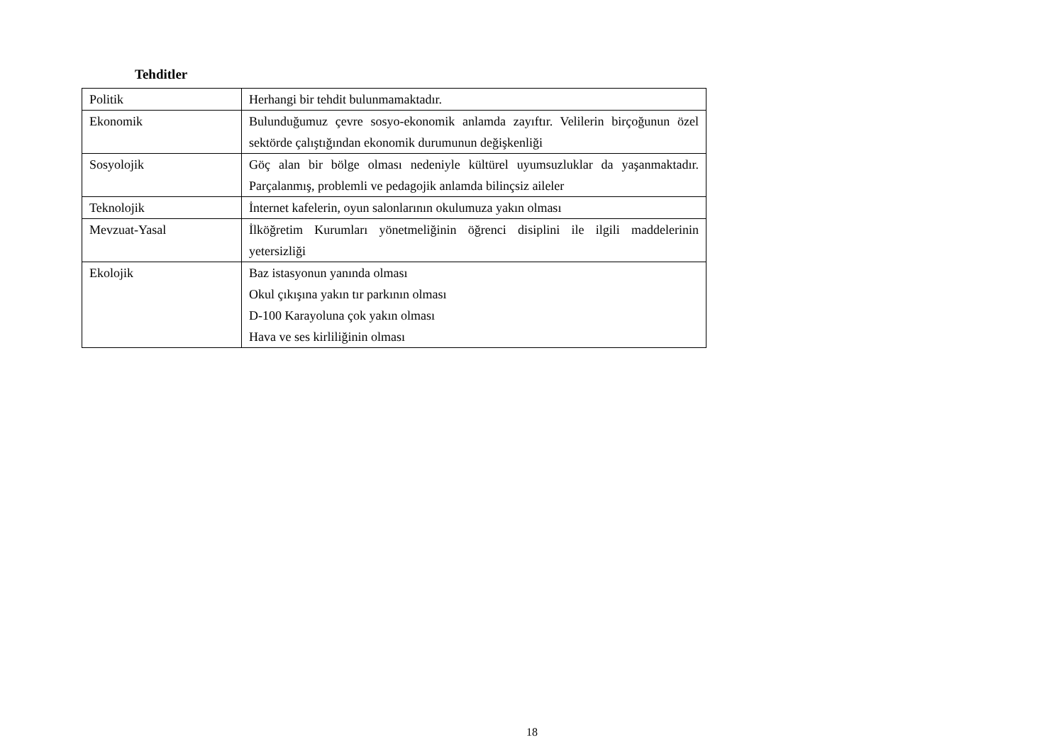Tehditler
| Politik | Herhangi bir tehdit bulunmamaktadır. |
| Ekonomik | Bulunduğumuz çevre sosyo-ekonomik anlamda zayıftır. Velilerin birçoğunun özel sektörde çalıştığından ekonomik durumunun değişkenliği |
| Sosyolojik | Göç alan bir bölge olması nedeniyle kültürel uyumsuzluklar da yaşanmaktadır. Parçalanmış, problemli ve pedagojik anlamda bilinçsiz aileler |
| Teknolojik | İnternet kafelerin, oyun salonlarının okulumuza yakın olması |
| Mevzuat-Yasal | İlköğretim Kurumları yönetmeliğinin öğrenci disiplini ile ilgili maddelerinin yetersizliği |
| Ekolojik | Baz istasyonun yanında olması Okul çıkışına yakın tır parkının olması D-100 Karayoluna çok yakın olması Hava ve ses kirliliğinin olması |
18